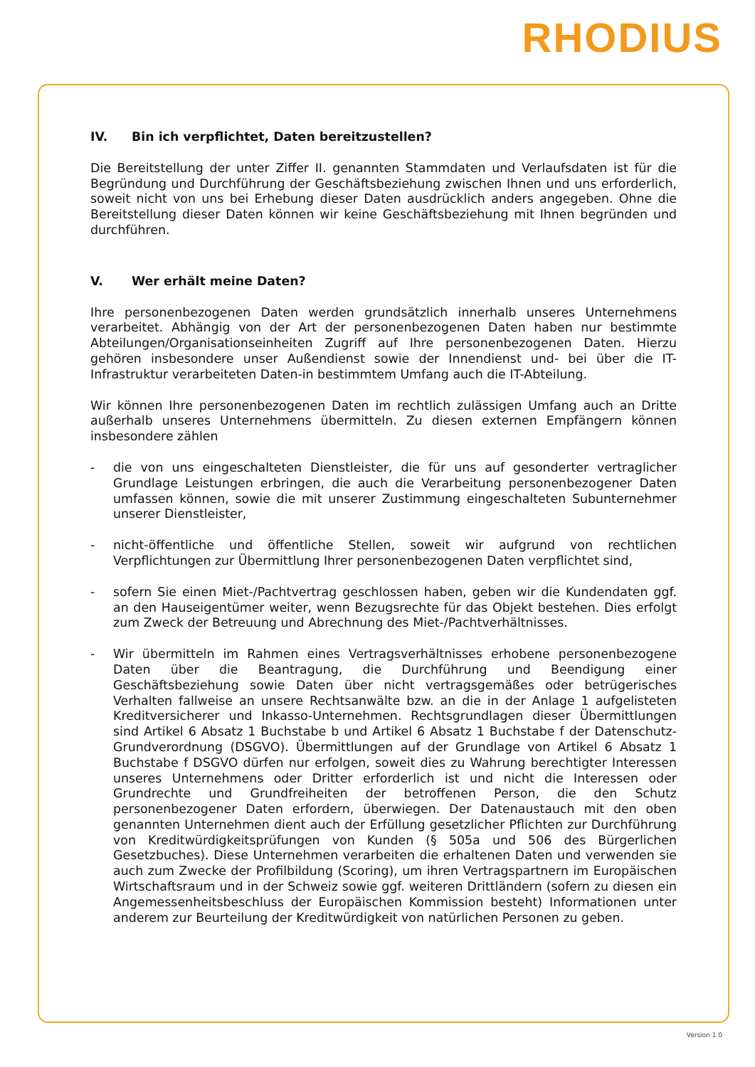RHODIUS
IV. Bin ich verpflichtet, Daten bereitzustellen?
Die Bereitstellung der unter Ziffer II. genannten Stammdaten und Verlaufsdaten ist für die Begründung und Durchführung der Geschäftsbeziehung zwischen Ihnen und uns erforderlich, soweit nicht von uns bei Erhebung dieser Daten ausdrücklich anders angegeben. Ohne die Bereitstellung dieser Daten können wir keine Geschäftsbeziehung mit Ihnen begründen und durchführen.
V. Wer erhält meine Daten?
Ihre personenbezogenen Daten werden grundsätzlich innerhalb unseres Unternehmens verarbeitet. Abhängig von der Art der personenbezogenen Daten haben nur bestimmte Abteilungen/Organisationseinheiten Zugriff auf Ihre personenbezogenen Daten. Hierzu gehören insbesondere unser Außendienst sowie der Innendienst und- bei über die IT-Infrastruktur verarbeiteten Daten-in bestimmtem Umfang auch die IT-Abteilung.
Wir können Ihre personenbezogenen Daten im rechtlich zulässigen Umfang auch an Dritte außerhalb unseres Unternehmens übermitteln. Zu diesen externen Empfängern können insbesondere zählen
- die von uns eingeschalteten Dienstleister, die für uns auf gesonderter vertraglicher Grundlage Leistungen erbringen, die auch die Verarbeitung personenbezogener Daten umfassen können, sowie die mit unserer Zustimmung eingeschalteten Subunternehmer unserer Dienstleister,
- nicht-öffentliche und öffentliche Stellen, soweit wir aufgrund von rechtlichen Verpflichtungen zur Übermittlung Ihrer personenbezogenen Daten verpflichtet sind,
- sofern Sie einen Miet-/Pachtvertrag geschlossen haben, geben wir die Kundendaten ggf. an den Hauseigentümer weiter, wenn Bezugsrechte für das Objekt bestehen. Dies erfolgt zum Zweck der Betreuung und Abrechnung des Miet-/Pachtverhältnisses.
- Wir übermitteln im Rahmen eines Vertragsverhältnisses erhobene personenbezogene Daten über die Beantragung, die Durchführung und Beendigung einer Geschäftsbeziehung sowie Daten über nicht vertragsgemäßes oder betrügerisches Verhalten fallweise an unsere Rechtsanwälte bzw. an die in der Anlage 1 aufgelisteten Kreditversicherer und Inkasso-Unternehmen. Rechtsgrundlagen dieser Übermittlungen sind Artikel 6 Absatz 1 Buchstabe b und Artikel 6 Absatz 1 Buchstabe f der Datenschutz-Grundverordnung (DSGVO). Übermittlungen auf der Grundlage von Artikel 6 Absatz 1 Buchstabe f DSGVO dürfen nur erfolgen, soweit dies zu Wahrung berechtigter Interessen unseres Unternehmens oder Dritter erforderlich ist und nicht die Interessen oder Grundrechte und Grundfreiheiten der betroffenen Person, die den Schutz personenbezogener Daten erfordern, überwiegen. Der Datenaustauch mit den oben genannten Unternehmen dient auch der Erfüllung gesetzlicher Pflichten zur Durchführung von Kreditwürdigkeitsprüfungen von Kunden (§ 505a und 506 des Bürgerlichen Gesetzbuches). Diese Unternehmen verarbeiten die erhaltenen Daten und verwenden sie auch zum Zwecke der Profilbildung (Scoring), um ihren Vertragspartnern im Europäischen Wirtschaftsraum und in der Schweiz sowie ggf. weiteren Drittländern (sofern zu diesen ein Angemessenheitsbeschluss der Europäischen Kommission besteht) Informationen unter anderem zur Beurteilung der Kreditwürdigkeit von natürlichen Personen zu geben.
Version 1.0